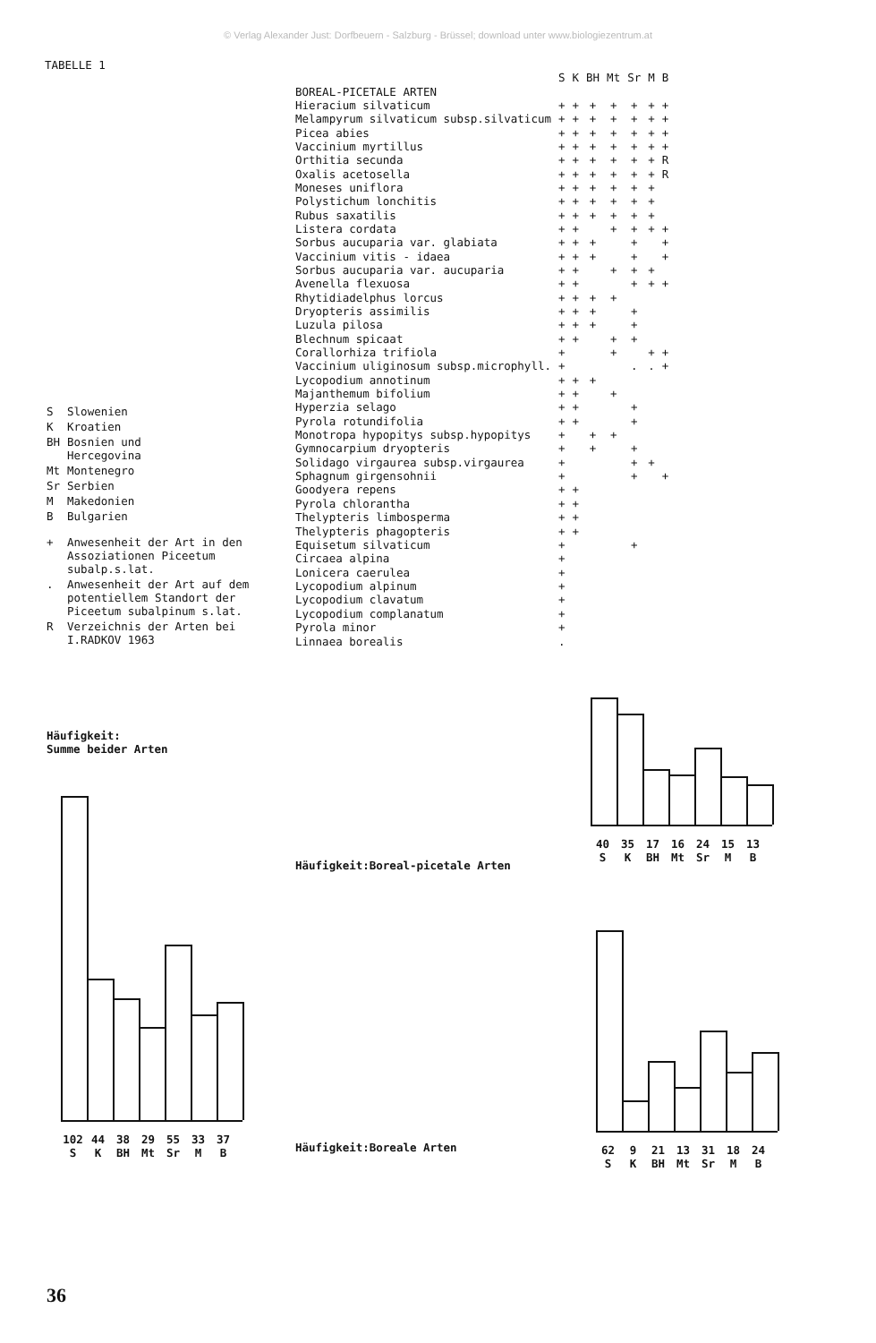© Verlag Alexander Just: Dorfbeuern - Salzburg - Brüssel; download unter www.biologiezentrum.at
TABELLE 1
| S | Slowenien |
| K | Kroatien |
| BH | Bosnien und Hercegovina |
| Mt | Montenegro |
| Sr | Serbien |
| M | Makedonien |
| B | Bulgarien |
| + | Anwesenheit der Art in den Assoziationen Piceetum subalp.s.lat. |
| . | Anwesenheit der Art auf dem potentiellem Standort der Piceetum subalpinum s.lat. |
| R | Verzeichnis der Arten bei I.RADKOV 1963 |
| | S | K | BH | Mt | Sr | M | B |
| --- | --- | --- | --- | --- | --- | --- | --- |
| BOREAL-PICETALE ARTEN | | | | | | | |
| Hieracium silvaticum | + | + | + | + | + | + | + |
| Melampyrum silvaticum subsp.silvaticum | + | + | + | + | + | + | + |
| Picea abies | + | + | + | + | + | + | + |
| Vaccinium myrtillus | + | + | + | + | + | + | + |
| Orthitia secunda | + | + | + | + | + | + | R |
| Oxalis acetosella | + | + | + | + | + | + | R |
| Moneses uniflora | + | + | + | + | + | + | |
| Polystichum lonchitis | + | + | + | + | + | + | |
| Rubus saxatilis | + | + | + | + | + | + | |
| Listera cordata | + | + | | + | + | + | + |
| Sorbus aucuparia var. glabiata | + | + | + | | + | | + |
| Vaccinium vitis - idaea | + | + | + | | + | | + |
| Sorbus aucuparia var. aucuparia | + | + | | + | + | + | |
| Avenella flexuosa | + | + | | | + | + | + |
| Rhytidiadelphus lorcus | + | + | + | + | | | |
| Dryopteris assimilis | + | + | + | | + | | |
| Luzula pilosa | + | + | + | | + | | |
| Blechnum spicaat | + | + | | + | + | | |
| Corallorhiza trifiola | + | | | + | | + | + |
| Vaccinium uliginosum subsp.microphyll. | + | | | | . | . | + |
| Lycopodium annotinum | + | + | + | | | | |
| Majanthemum bifolium | + | + | | + | | | |
| Hyperzia selago | + | + | | | + | | |
| Pyrola rotundifolia | + | + | | | + | | |
| Monotropa hypopitys subsp.hypopitys | + | | + | + | | | |
| Gymnocarpium dryopteris | + | | + | | + | | |
| Solidago virgaurea subsp.virgaurea | + | | | | + | + | |
| Sphagnum girgensohnii | + | | | | + | | + |
| Goodyera repens | + | + | | | | | |
| Pyrola chlorantha | + | + | | | | | |
| Thelypteris limbosperma | + | + | | | | | |
| Thelypteris phagopteris | + | + | | | | | |
| Equisetum silvaticum | + | | | | + | | |
| Circaea alpina | + | | | | | | |
| Lonicera caerulea | + | | | | | | |
| Lycopodium alpinum | + | | | | | | |
| Lycopodium clavatum | + | | | | | | |
| Lycopodium complanatum | + | | | | | | |
| Pyrola minor | + | | | | | | |
| Linnaea borealis | . | | | | | | |
Häufigkeit:
Summe beider Arten
40 35 17 16 24 15 13
S K BH Mt Sr M B
Häufigkeit:Boreal-picetale Arten
102 44 38 29 55 33 37
S K BH Mt Sr M B
Häufigkeit:Boreale Arten
62 9 21 13 31 18 24
S K BH Mt Sr M B
36